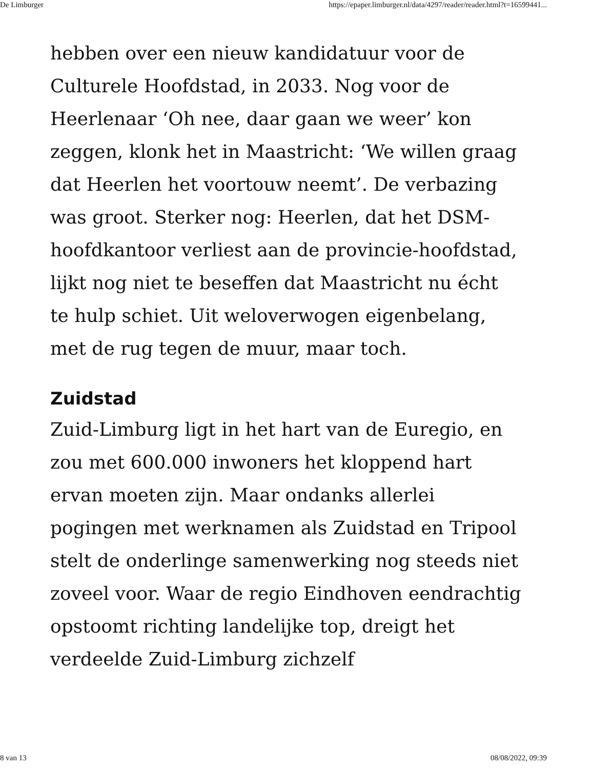De Limburger https://epaper.limburger.nl/data/4297/reader/reader.html?t=16599441...
hebben over een nieuw kandidatuur voor de Culturele Hoofdstad, in 2033. Nog voor de Heerlenaar ‘Oh nee, daar gaan we weer’ kon zeggen, klonk het in Maastricht: ‘We willen graag dat Heerlen het voortouw neemt’. De verbazing was groot. Sterker nog: Heerlen, dat het DSM-hoofdkantoor verliest aan de provincie-hoofdstad, lijkt nog niet te beseffen dat Maastricht nu écht te hulp schiet. Uit weloverwogen eigenbelang, met de rug tegen de muur, maar toch.
Zuidstad
Zuid-Limburg ligt in het hart van de Euregio, en zou met 600.000 inwoners het kloppend hart ervan moeten zijn. Maar ondanks allerlei pogingen met werknamen als Zuidstad en Tripool stelt de onderlinge samenwerking nog steeds niet zoveel voor. Waar de regio Eindhoven eendrachtig opstoomt richting landelijke top, dreigt het verdeelde Zuid-Limburg zichzelf
8 van 13 08/08/2022, 09:39